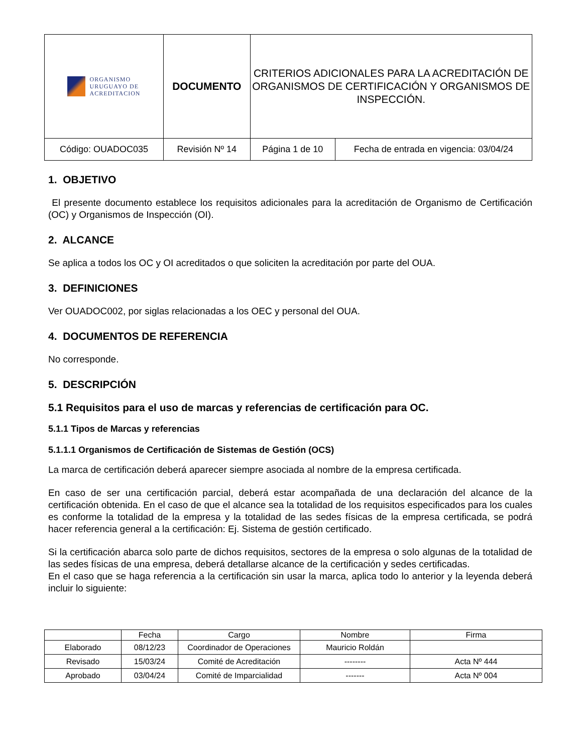| ORGANISMO URUGUAYO DE ACREDITACION | DOCUMENTO | | CRITERIOS ADICIONALES PARA LA ACREDITACIÓN DE ORGANISMOS DE CERTIFICACIÓN Y ORGANISMOS DE INSPECCIÓN. | |
| Código: OUADOC035 | | Revisión Nº 14 | Página 1 de 10 | Fecha de entrada en vigencia: 03/04/24 |
1. OBJETIVO
El presente documento establece los requisitos adicionales para la acreditación de Organismo de Certificación (OC) y Organismos de Inspección (OI).
2. ALCANCE
Se aplica a todos los OC y OI acreditados o que soliciten la acreditación por parte del OUA.
3. DEFINICIONES
Ver OUADOC002, por siglas relacionadas a los OEC y personal del OUA.
4. DOCUMENTOS DE REFERENCIA
No corresponde.
5. DESCRIPCIÓN
5.1 Requisitos para el uso de marcas y referencias de certificación para OC.
5.1.1 Tipos de Marcas y referencias
5.1.1.1 Organismos de Certificación de Sistemas de Gestión (OCS)
La marca de certificación deberá aparecer siempre asociada al nombre de la empresa certificada.
En caso de ser una certificación parcial, deberá estar acompañada de una declaración del alcance de la certificación obtenida. En el caso de que el alcance sea la totalidad de los requisitos especificados para los cuales es conforme la totalidad de la empresa y la totalidad de las sedes físicas de la empresa certificada, se podrá hacer referencia general a la certificación: Ej. Sistema de gestión certificado.
Si la certificación abarca solo parte de dichos requisitos, sectores de la empresa o solo algunas de la totalidad de las sedes físicas de una empresa, deberá detallarse alcance de la certificación y sedes certificadas.
En el caso que se haga referencia a la certificación sin usar la marca, aplica todo lo anterior y la leyenda deberá incluir lo siguiente:
| | Fecha | Cargo | Nombre | Firma |
| --- | --- | --- | --- | --- |
| Elaborado | 08/12/23 | Coordinador de Operaciones | Mauricio Roldán | |
| Revisado | 15/03/24 | Comité de Acreditación | -------- | Acta Nº 444 |
| Aprobado | 03/04/24 | Comité de Imparcialidad | ------- | Acta Nº 004 |